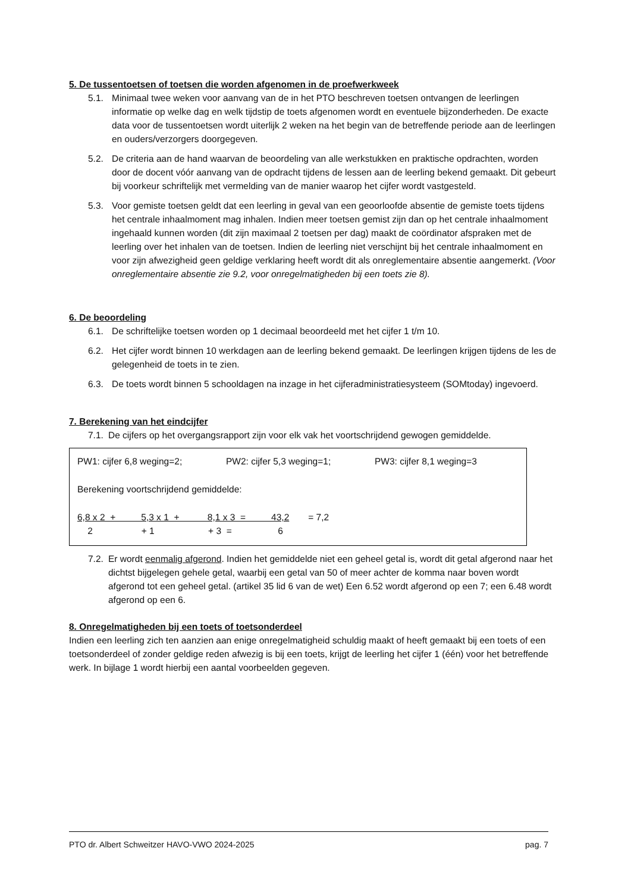5. De tussentoetsen of toetsen die worden afgenomen in de proefwerkweek
5.1. Minimaal twee weken voor aanvang van de in het PTO beschreven toetsen ontvangen de leerlingen informatie op welke dag en welk tijdstip de toets afgenomen wordt en eventuele bijzonderheden. De exacte data voor de tussentoetsen wordt uiterlijk 2 weken na het begin van de betreffende periode aan de leerlingen en ouders/verzorgers doorgegeven.
5.2. De criteria aan de hand waarvan de beoordeling van alle werkstukken en praktische opdrachten, worden door de docent vóór aanvang van de opdracht tijdens de lessen aan de leerling bekend gemaakt. Dit gebeurt bij voorkeur schriftelijk met vermelding van de manier waarop het cijfer wordt vastgesteld.
5.3. Voor gemiste toetsen geldt dat een leerling in geval van een geoorloofde absentie de gemiste toets tijdens het centrale inhaalmoment mag inhalen. Indien meer toetsen gemist zijn dan op het centrale inhaalmoment ingehaald kunnen worden (dit zijn maximaal 2 toetsen per dag) maakt de coördinator afspraken met de leerling over het inhalen van de toetsen. Indien de leerling niet verschijnt bij het centrale inhaalmoment en voor zijn afwezigheid geen geldige verklaring heeft wordt dit als onreglementaire absentie aangemerkt. (Voor onreglementaire absentie zie 9.2, voor onregelmatigheden bij een toets zie 8).
6. De beoordeling
6.1. De schriftelijke toetsen worden op 1 decimaal beoordeeld met het cijfer 1 t/m 10.
6.2. Het cijfer wordt binnen 10 werkdagen aan de leerling bekend gemaakt. De leerlingen krijgen tijdens de les de gelegenheid de toets in te zien.
6.3. De toets wordt binnen 5 schooldagen na inzage in het cijferadministratiesysteem (SOMtoday) ingevoerd.
7. Berekening van het eindcijfer
7.1. De cijfers op het overgangsrapport zijn voor elk vak het voortschrijdend gewogen gemiddelde.
PW1: cijfer 6,8 weging=2; PW2: cijfer 5,3 weging=1; PW3: cijfer 8,1 weging=3
Berekening voortschrijdend gemiddelde:
6,8 x 2 + 5,3 x 1 + 8,1 x 3 = 43,2 = 7,2
2 + 1 + 3 = 6
7.2. Er wordt eenmalig afgerond. Indien het gemiddelde niet een geheel getal is, wordt dit getal afgerond naar het dichtst bijgelegen gehele getal, waarbij een getal van 50 of meer achter de komma naar boven wordt afgerond tot een geheel getal. (artikel 35 lid 6 van de wet) Een 6.52 wordt afgerond op een 7; een 6.48 wordt afgerond op een 6.
8. Onregelmatigheden bij een toets of toetsonderdeel
Indien een leerling zich ten aanzien aan enige onregelmatigheid schuldig maakt of heeft gemaakt bij een toets of een toetsonderdeel of zonder geldige reden afwezig is bij een toets, krijgt de leerling het cijfer 1 (één) voor het betreffende werk. In bijlage 1 wordt hierbij een aantal voorbeelden gegeven.
PTO dr. Albert Schweitzer HAVO-VWO 2024-2025 pag. 7